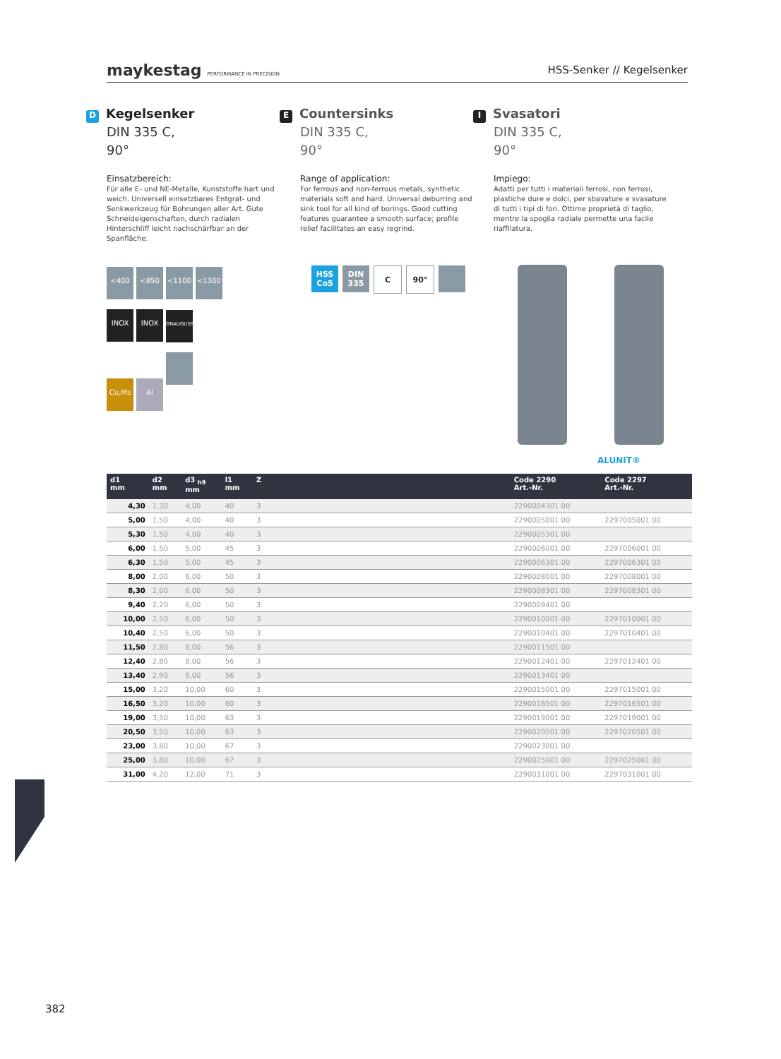maykestag PERFORMANCE IN PRECISION HSS-Senker // Kegelsenker
D Kegelsenker
DIN 335 C,
90°
Einsatzbereich:
Für alle E- und NE-Metalle, Kunststoffe hart und weich. Universell einsetzbares Entgrat- und Senkwerkzeug für Bohrungen aller Art. Gute Schneideigenschaften, durch radialen Hinterschliff leicht nachschärfbar an der Spanfläche.
E Countersinks
DIN 335 C,
90°
Range of application:
For ferrous and non-ferrous metals, synthetic materials soft and hard. Universal deburring and sink tool for all kind of borings. Good cutting features guarantee a smooth surface; profile relief facilitates an easy regrind.
I Svasatori
DIN 335 C,
90°
Impiego:
Adatti per tutti i materiali ferrosi, non ferrosi, plastiche dure e dolci, per sbavature e svasature di tutti i tipi di fori. Ottime proprietà di taglio, mentre la spoglia radiale permette una facile riaffilatura.
<400 <850 <1100 <1300
INOX INOX GRAUGUSS
Cu,Ms Al
HSS Co5
DIN 335
C 90°
ALUNIT®
| d1 mm | d2 mm | d3 <sub>h9</sub> mm | l1 mm | Z | | Code 2290 Art.-Nr. | Code 2297 Art.-Nr. |
| --- | --- | --- | --- | --- | --- | --- | --- |
| 4,30 | 1,30 | 4,00 | 40 | 3 | | 2290004301 00 | |
| 5,00 | 1,50 | 4,00 | 40 | 3 | | 2290005001 00 | 2297005001 00 |
| 5,30 | 1,50 | 4,00 | 40 | 3 | | 2290005301 00 | |
| 6,00 | 1,50 | 5,00 | 45 | 3 | | 2290006001 00 | 2297006001 00 |
| 6,30 | 1,50 | 5,00 | 45 | 3 | | 2290006301 00 | 2297006301 00 |
| 8,00 | 2,00 | 6,00 | 50 | 3 | | 2290008001 00 | 2297008001 00 |
| 8,30 | 2,00 | 6,00 | 50 | 3 | | 2290008301 00 | 2297008301 00 |
| 9,40 | 2,20 | 6,00 | 50 | 3 | | 2290009401 00 | |
| 10,00 | 2,50 | 6,00 | 50 | 3 | | 2290010001 00 | 2297010001 00 |
| 10,40 | 2,50 | 6,00 | 50 | 3 | | 2290010401 00 | 2297010401 00 |
| 11,50 | 2,80 | 8,00 | 56 | 3 | | 2290011501 00 | |
| 12,40 | 2,80 | 8,00 | 56 | 3 | | 2290012401 00 | 2297012401 00 |
| 13,40 | 2,90 | 8,00 | 56 | 3 | | 2290013401 00 | |
| 15,00 | 3,20 | 10,00 | 60 | 3 | | 2290015001 00 | 2297015001 00 |
| 16,50 | 3,20 | 10,00 | 60 | 3 | | 2290016501 00 | 2297016501 00 |
| 19,00 | 3,50 | 10,00 | 63 | 3 | | 2290019001 00 | 2297019001 00 |
| 20,50 | 3,50 | 10,00 | 63 | 3 | | 2290020501 00 | 2297020501 00 |
| 23,00 | 3,80 | 10,00 | 67 | 3 | | 2290023001 00 | |
| 25,00 | 3,80 | 10,00 | 67 | 3 | | 2290025001 00 | 2297025001 00 |
| 31,00 | 4,20 | 12,00 | 71 | 3 | | 2290031001 00 | 2297031001 00 |
382